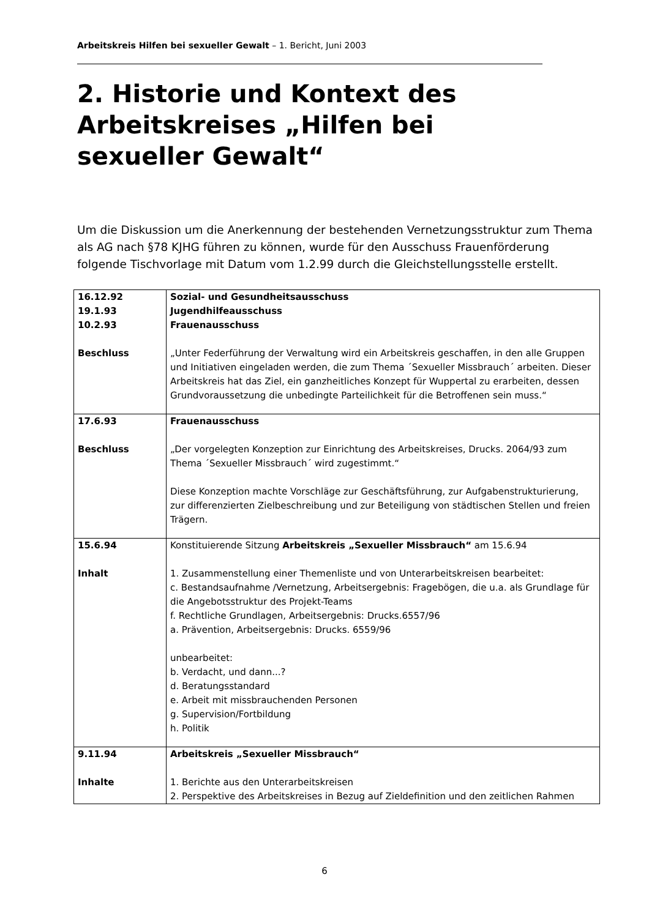Arbeitskreis Hilfen bei sexueller Gewalt – 1. Bericht, Juni 2003
2. Historie und Kontext des Arbeitskreises „Hilfen bei sexueller Gewalt“
Um die Diskussion um die Anerkennung der bestehenden Vernetzungsstruktur zum Thema als AG nach §78 KJHG führen zu können, wurde für den Ausschuss Frauenförderung folgende Tischvorlage mit Datum vom 1.2.99 durch die Gleichstellungsstelle erstellt.
| 16.12.92 19.1.93 10.2.93 Beschluss | Sozial- und Gesundheitsausschuss Jugendhilfeausschuss Frauenausschuss „Unter Federführung der Verwaltung wird ein Arbeitskreis geschaffen, in den alle Gruppen und Initiativen eingeladen werden, die zum Thema ´Sexueller Missbrauch´ arbeiten. Dieser Arbeitskreis hat das Ziel, ein ganzheitliches Konzept für Wuppertal zu erarbeiten, dessen Grundvoraussetzung die unbedingte Parteilichkeit für die Betroffenen sein muss.“ |
| 17.6.93 Beschluss | Frauenausschuss „Der vorgelegten Konzeption zur Einrichtung des Arbeitskreises, Drucks. 2064/93 zum Thema ´Sexueller Missbrauch´ wird zugestimmt.“ Diese Konzeption machte Vorschläge zur Geschäftsführung, zur Aufgabenstrukturierung, zur differenzierten Zielbeschreibung und zur Beteiligung von städtischen Stellen und freien Trägern. |
| 15.6.94 Inhalt | Konstituierende Sitzung Arbeitskreis „Sexueller Missbrauch“ am 15.6.94 1. Zusammenstellung einer Themenliste und von Unterarbeitskreisen bearbeitet: c. Bestandsaufnahme /Vernetzung, Arbeitsergebnis: Fragebögen, die u.a. als Grundlage für die Angebotsstruktur des Projekt-Teams f. Rechtliche Grundlagen, Arbeitsergebnis: Drucks.6557/96 a. Prävention, Arbeitsergebnis: Drucks. 6559/96 unbearbeitet: b. Verdacht, und dann...? d. Beratungsstandard e. Arbeit mit missbrauchenden Personen g. Supervision/Fortbildung h. Politik |
| 9.11.94 Inhalte | Arbeitskreis „Sexueller Missbrauch“ 1. Berichte aus den Unterarbeitskreisen 2. Perspektive des Arbeitskreises in Bezug auf Zieldefinition und den zeitlichen Rahmen |
6